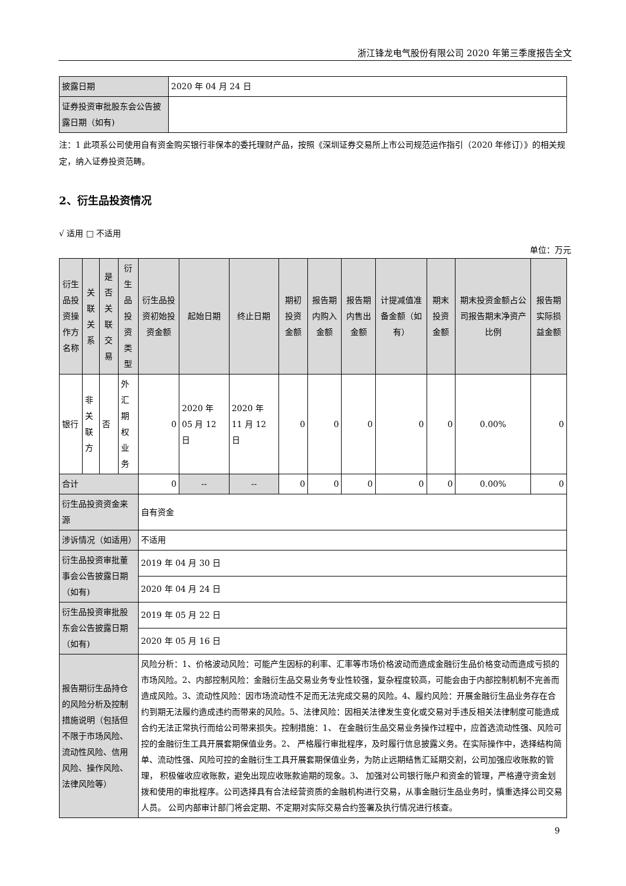浙江锋龙电气股份有限公司 2020 年第三季度报告全文
| 披露日期 | 2020 年 04 月 24 日 |
| 证券投资审批股东会公告披露日期（如有) | |
注：1 此项系公司使用自有资金购买银行非保本的委托理财产品，按照《深圳证券交易所上市公司规范运作指引（2020 年修订）》的相关规定，纳入证券投资范畴。
2、衍生品投资情况
√ 适用 □ 不适用
单位：万元
| 衍生品投资操作方名称 | 关联关系 | 是否关联交易 | 衍生品投资类型 | 衍生品投资初始投资金额 | 起始日期 | 终止日期 | 期初投资金额 | 报告期内购入金额 | 报告期内售出金额 | 计提减值准备金额（如有） | 期末投资金额 | 期末投资金额占公司报告期末净资产比例 | 报告期实际损益金额 |
| 银行 | 非关联方 | 否 | 外汇期权业务 | 0 | 2020 年 05 月 12 日 | 2020 年 11 月 12 日 | 0 | 0 | 0 | 0 | 0 | 0.00% | 0 |
| 合计 | | | | 0 | -- | -- | 0 | 0 | 0 | 0 | 0 | 0.00% | 0 |
| 衍生品投资资金来源 | | | | 自有资金 | | | | | | | | | |
| 涉诉情况（如适用） | | | | 不适用 | | | | | | | | | |
| 衍生品投资审批董事会公告披露日期（如有) | | | | 2019 年 04 月 30 日 | | | | | | | | | |
| | | | | 2020 年 04 月 24 日 | | | | | | | | | |
| 衍生品投资审批股东会公告披露日期（如有) | | | | 2019 年 05 月 22 日 | | | | | | | | | |
| | | | | 2020 年 05 月 16 日 | | | | | | | | | |
| 报告期衍生品持仓的风险分析及控制措施说明（包括但不限于市场风险、流动性风险、信用风险、操作风险、法律风险等） | | | | 风险分析：1、价格波动风险：可能产生因标的利率、汇率等市场价格波动而造成金融衍生品价格变动而造成亏损的市场风险。2、内部控制风险：金融衍生品交易业务专业性较强，复杂程度较高，可能会由于内部控制机制不完善而造成风险。3、流动性风险：因市场流动性不足而无法完成交易的风险。4、履约风险：开展金融衍生品业务存在合约到期无法履约造成违约而带来的风险。5、法律风险：因相关法律发生变化或交易对手违反相关法律制度可能造成合约无法正常执行而给公司带来损失。控制措施：1、 在金融衍生品交易业务操作过程中，应首选流动性强、风险可控的金融衍生工具开展套期保值业务。2、 严格履行审批程序，及时履行信息披露义务。在实际操作中，选择结构简单、流动性强、风险可控的金融衍生工具开展套期保值业务，为防止远期结售汇延期交割，公司加强应收账款的管理， 积极催收应收账款，避免出现应收账款逾期的现象。3、 加强对公司银行账户和资金的管理，严格遵守资金划拨和使用的审批程序。公司选择具有合法经营资质的金融机构进行交易，从事金融衍生品业务时，慎重选择公司交易人员。 公司内部审计部门将会定期、不定期对实际交易合约签署及执行情况进行核查。 | | | | | | | | | |
9